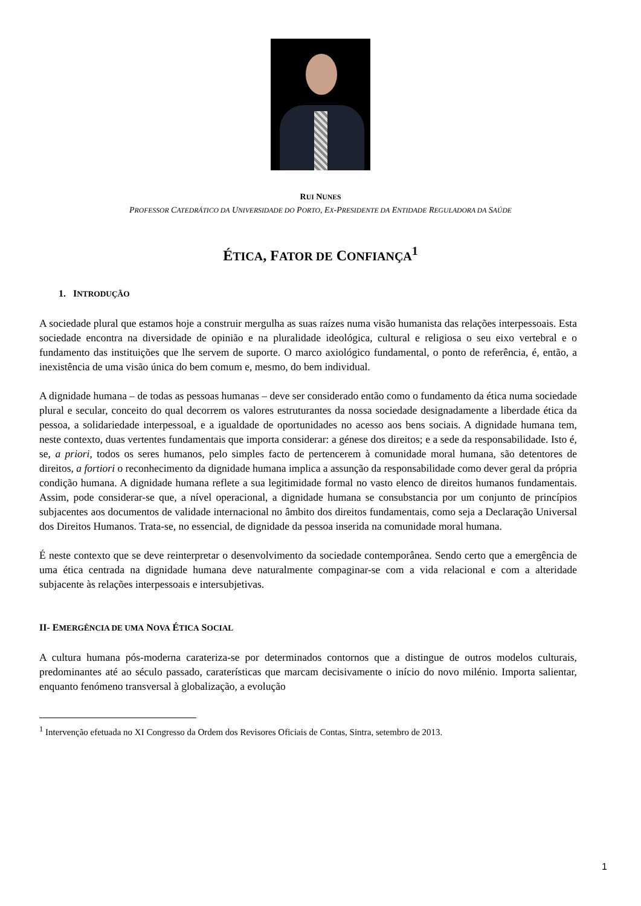RUI NUNES
PROFESSOR CATEDRÁTICO DA UNIVERSIDADE DO PORTO, EX-PRESIDENTE DA ENTIDADE REGULADORA DA SAÚDE
ÉTICA, FATOR DE CONFIANÇA<sup>1</sup>
1. INTRODUÇÃO
A sociedade plural que estamos hoje a construir mergulha as suas raízes numa visão humanista das relações interpessoais. Esta sociedade encontra na diversidade de opinião e na pluralidade ideológica, cultural e religiosa o seu eixo vertebral e o fundamento das instituições que lhe servem de suporte. O marco axiológico fundamental, o ponto de referência, é, então, a inexistência de uma visão única do bem comum e, mesmo, do bem individual.
A dignidade humana – de todas as pessoas humanas – deve ser considerado então como o fundamento da ética numa sociedade plural e secular, conceito do qual decorrem os valores estruturantes da nossa sociedade designadamente a liberdade ética da pessoa, a solidariedade interpessoal, e a igualdade de oportunidades no acesso aos bens sociais. A dignidade humana tem, neste contexto, duas vertentes fundamentais que importa considerar: a génese dos direitos; e a sede da responsabilidade. Isto é, se, a priori, todos os seres humanos, pelo simples facto de pertencerem à comunidade moral humana, são detentores de direitos, a fortiori o reconhecimento da dignidade humana implica a assunção da responsabilidade como dever geral da própria condição humana. A dignidade humana reflete a sua legitimidade formal no vasto elenco de direitos humanos fundamentais. Assim, pode considerar-se que, a nível operacional, a dignidade humana se consubstancia por um conjunto de princípios subjacentes aos documentos de validade internacional no âmbito dos direitos fundamentais, como seja a Declaração Universal dos Direitos Humanos. Trata-se, no essencial, de dignidade da pessoa inserida na comunidade moral humana.
É neste contexto que se deve reinterpretar o desenvolvimento da sociedade contemporânea. Sendo certo que a emergência de uma ética centrada na dignidade humana deve naturalmente compaginar-se com a vida relacional e com a alteridade subjacente às relações interpessoais e intersubjetivas.
II- EMERGÊNCIA DE UMA NOVA ÉTICA SOCIAL
A cultura humana pós-moderna carateriza-se por determinados contornos que a distingue de outros modelos culturais, predominantes até ao século passado, caraterísticas que marcam decisivamente o início do novo milénio. Importa salientar, enquanto fenómeno transversal à globalização, a evolução
<sup>1</sup> Intervenção efetuada no XI Congresso da Ordem dos Revisores Oficiais de Contas, Sintra, setembro de 2013.
1